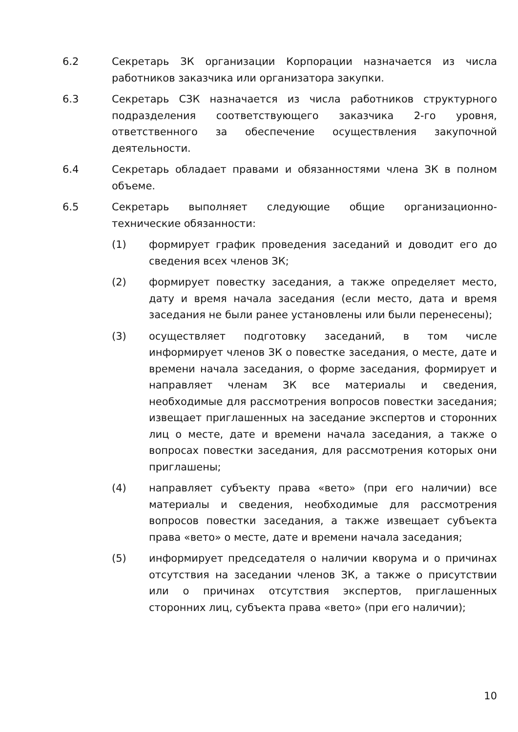6.2 Секретарь ЗК организации Корпорации назначается из числа работников заказчика или организатора закупки.
6.3 Секретарь СЗК назначается из числа работников структурного подразделения соответствующего заказчика 2-го уровня, ответственного за обеспечение осуществления закупочной деятельности.
6.4 Секретарь обладает правами и обязанностями члена ЗК в полном объеме.
6.5 Секретарь выполняет следующие общие организационно-технические обязанности:
(1) формирует график проведения заседаний и доводит его до сведения всех членов ЗК;
(2) формирует повестку заседания, а также определяет место, дату и время начала заседания (если место, дата и время заседания не были ранее установлены или были перенесены);
(3) осуществляет подготовку заседаний, в том числе информирует членов ЗК о повестке заседания, о месте, дате и времени начала заседания, о форме заседания, формирует и направляет членам ЗК все материалы и сведения, необходимые для рассмотрения вопросов повестки заседания; извещает приглашенных на заседание экспертов и сторонних лиц о месте, дате и времени начала заседания, а также о вопросах повестки заседания, для рассмотрения которых они приглашены;
(4) направляет субъекту права «вето» (при его наличии) все материалы и сведения, необходимые для рассмотрения вопросов повестки заседания, а также извещает субъекта права «вето» о месте, дате и времени начала заседания;
(5) информирует председателя о наличии кворума и о причинах отсутствия на заседании членов ЗК, а также о присутствии или о причинах отсутствия экспертов, приглашенных сторонних лиц, субъекта права «вето» (при его наличии);
10